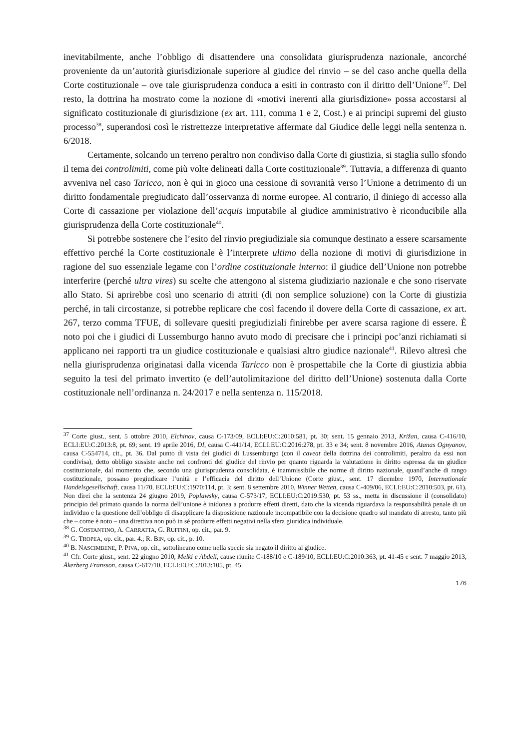inevitabilmente, anche l’obbligo di disattendere una consolidata giurisprudenza nazionale, ancorché proveniente da un’autorità giurisdizionale superiore al giudice del rinvio – se del caso anche quella della Corte costituzionale – ove tale giurisprudenza conduca a esiti in contrasto con il diritto dell’Unione<sup>37</sup>. Del resto, la dottrina ha mostrato come la nozione di «motivi inerenti alla giurisdizione» possa accostarsi al significato costituzionale di giurisdizione (ex art. 111, comma 1 e 2, Cost.) e ai principi supremi del giusto processo<sup>38</sup>, superandosi così le ristrettezze interpretative affermate dal Giudice delle leggi nella sentenza n. 6/2018.
Certamente, solcando un terreno peraltro non condiviso dalla Corte di giustizia, si staglia sullo sfondo il tema dei controlimiti, come più volte delineati dalla Corte costituzionale<sup>39</sup>. Tuttavia, a differenza di quanto avveniva nel caso Taricco, non è qui in gioco una cessione di sovranità verso l’Unione a detrimento di un diritto fondamentale pregiudicato dall’osservanza di norme europee. Al contrario, il diniego di accesso alla Corte di cassazione per violazione dell’acquis imputabile al giudice amministrativo è riconducibile alla giurisprudenza della Corte costituzionale<sup>40</sup>.
Si potrebbe sostenere che l’esito del rinvio pregiudiziale sia comunque destinato a essere scarsamente effettivo perché la Corte costituzionale è l’interprete ultimo della nozione di motivi di giurisdizione in ragione del suo essenziale legame con l’ordine costituzionale interno: il giudice dell’Unione non potrebbe interferire (perché ultra vires) su scelte che attengono al sistema giudiziario nazionale e che sono riservate allo Stato. Si aprirebbe così uno scenario di attriti (di non semplice soluzione) con la Corte di giustizia perché, in tali circostanze, si potrebbe replicare che così facendo il dovere della Corte di cassazione, ex art. 267, terzo comma TFUE, di sollevare quesiti pregiudiziali finirebbe per avere scarsa ragione di essere. È noto poi che i giudici di Lussemburgo hanno avuto modo di precisare che i principi poc’anzi richiamati si applicano nei rapporti tra un giudice costituzionale e qualsiasi altro giudice nazionale<sup>41</sup>. Rilevo altresì che nella giurisprudenza originatasi dalla vicenda Taricco non è prospettabile che la Corte di giustizia abbia seguito la tesi del primato invertito (e dell’autolimitazione del diritto dell’Unione) sostenuta dalla Corte costituzionale nell’ordinanza n. 24/2017 e nella sentenza n. 115/2018.
<sup>37</sup> Corte giust., sent. 5 ottobre 2010, Elchinov, causa C-173/09, ECLI:EU:C:2010:581, pt. 30; sent. 15 gennaio 2013, Križan, causa C-416/10, ECLI:EU:C:2013:8, pt. 69; sent. 19 aprile 2016, DI, causa C-441/14, ECLI:EU:C:2016:278, pt. 33 e 34; sent. 8 novembre 2016, Atanas Ognyanov, causa C-554714, cit., pt. 36. Dal punto di vista dei giudici di Lussemburgo (con il caveat della dottrina dei controlimiti, peraltro da essi non condivisa), detto obbligo sussiste anche nei confronti del giudice del rinvio per quanto riguarda la valutazione in diritto espressa da un giudice costituzionale, dal momento che, secondo una giurisprudenza consolidata, è inammissibile che norme di diritto nazionale, quand’anche di rango costituzionale, possano pregiudicare l’unità e l’efficacia del diritto dell’Unione (Corte giust., sent. 17 dicembre 1970, Internationale Handelsgesellschaft, causa 11/70, ECLI:EU:C:1970:114, pt. 3; sent. 8 settembre 2010, Winner Wetten, causa C-409/06, ECLI:EU:C:2010:503, pt. 61). Non direi che la sentenza 24 giugno 2019, Poplawsky, causa C-573/17, ECLI:EU:C:2019:530, pt. 53 ss., metta in discussione il (consolidato) principio del primato quando la norma dell’unione è inidonea a produrre effetti diretti, dato che la vicenda riguardava la responsabilità penale di un individuo e la questione dell’obbligo di disapplicare la disposizione nazionale incompatibile con la decisione quadro sul mandato di arresto, tanto più che – come è noto – una direttiva non può in sé produrre effetti negativi nella sfera giuridica individuale.
<sup>38</sup> G. COSTANTINO, A. CARRATTA, G. RUFFINI, op. cit., par. 9.
<sup>39</sup> G. TROPEA, op. cit., par. 4.; R. BIN, op. cit., p. 10.
<sup>40</sup> B. NASCIMBENE, P. PIVA, op. cit., sottolineano come nella specie sia negato il diritto al giudice.
<sup>41</sup> Cfr. Corte giust., sent. 22 giugno 2010, Melki e Abdeli, cause riunite C-188/10 e C-189/10, ECLI:EU:C:2010:363, pt. 41-45 e sent. 7 maggio 2013, Åkerberg Fransson, causa C-617/10, ECLI:EU:C:2013:105, pt. 45.
176